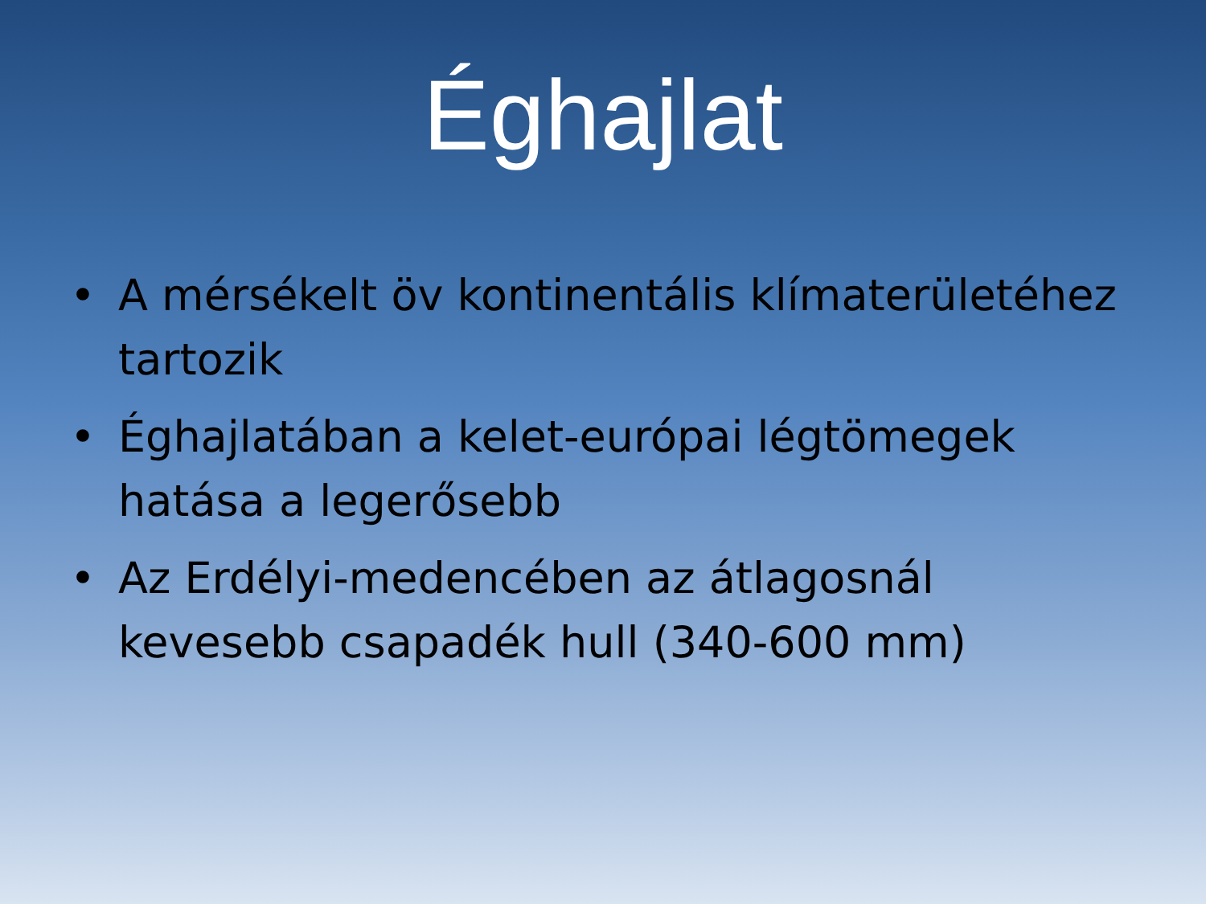Éghajlat
• A mérsékelt öv kontinentális klímaterületéhez tartozik
• Éghajlatában a kelet-európai légtömegek hatása a legerősebb
• Az Erdélyi-medencében az átlagosnál kevesebb csapadék hull (340-600 mm)